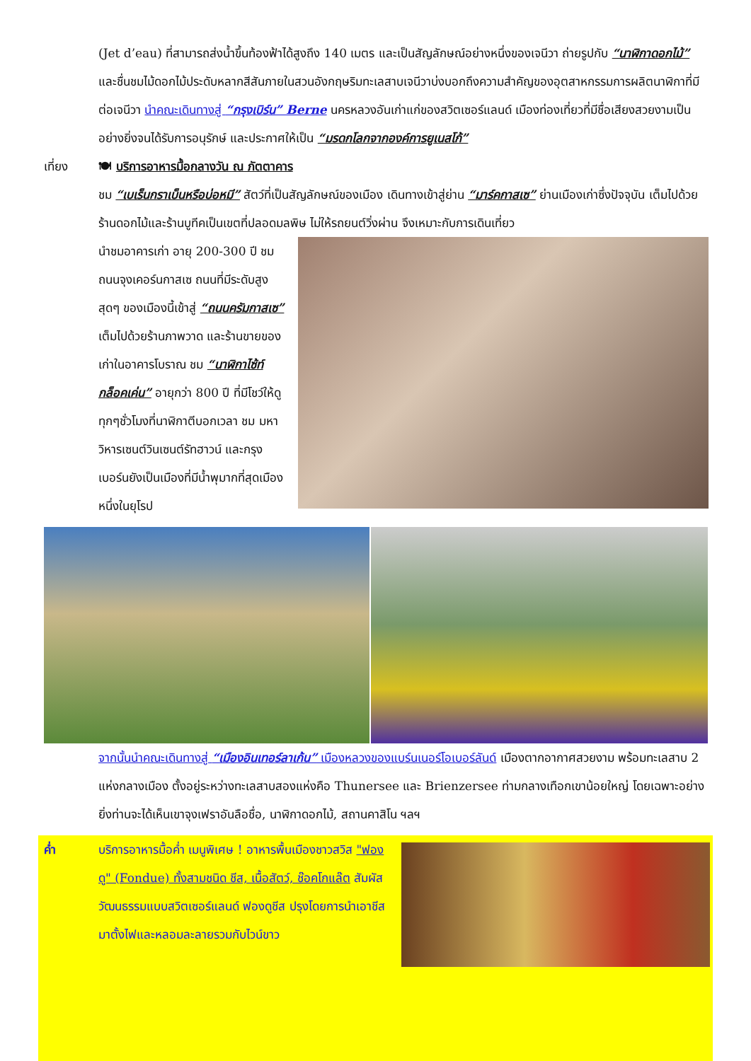(Jet d’eau) ที่สามารถส่งน้ำขึ้นท้องฟ้าได้สูงถึง 140 เมตร และเป็นสัญลักษณ์อย่างหนึ่งของเจนีวา ถ่ายรูปกับ “นาฬิกาดอกไม้” และชื่นชมไม้ดอกไม้ประดับหลากสีสันภายในสวนอังกฤษริมทะเลสาบเจนีวาบ่งบอกถึงความสำคัญของอุตสาหกรรมการผลิตนาฬิกาที่มีต่อเจนีวา นำคณะเดินทางสู่ “กรุงเบิร์น” Berne นครหลวงอันเก่าแก่ของสวิตเซอร์แลนด์ เมืองท่องเที่ยวที่มีชื่อเสียงสวยงามเป็นอย่างยิ่งจนได้รับการอนุรักษ์ และประกาศให้เป็น “มรดกโลกจากองค์การยูเนสโก้”
เที่ยง 🍽 บริการอาหารมื้อกลางวัน ณ ภัตตาคาร
ชม “เบเร็นกราเบ็นหรือบ่อหมี” สัตว์ที่เป็นสัญลักษณ์ของเมือง เดินทางเข้าสู่ย่าน “มาร์คกาสเซ” ย่านเมืองเก่าซึ่งปัจจุบัน เต็มไปด้วยร้านดอกไม้และร้านบูทีคเป็นเขตที่ปลอดมลพิษ ไม่ให้รถยนต์วิ่งผ่าน จึงเหมาะกับการเดินเที่ยว
นำชมอาคารเก่า อายุ 200-300 ปี ชม ถนนจุงเคอร์นกาสเซ ถนนที่มีระดับสูงสุดๆ ของเมืองนี้เข้าสู่ “ถนนครัมกาสเซ” เต็มไปด้วยร้านภาพวาด และร้านขายของเก่าในอาคารโบราณ ชม “นาฬิกาไซ้ท์ กล็อคเค่น” อายุกว่า 800 ปี ที่มีโชว์ให้ดูทุกๆชั่วโมงที่นาฬิกาตีบอกเวลา ชม มหาวิหารเซนต์วินเซนต์รัทฮาวน์ และกรุงเบอร์นยังเป็นเมืองที่มีน้ำพุมากที่สุดเมืองหนึ่งในยุโรป
จากนั้นนำคณะเดินทางสู่ “เมืองอินเทอร์ลาเก้น” เมืองหลวงของแบร์นเนอร์โอเบอร์ลันด์ เมืองตากอากาศสวยงาม พร้อมทะเลสาบ 2 แห่งกลางเมือง ตั้งอยู่ระหว่างทะเลสาบสองแห่งคือ Thunersee และ Brienzersee ท่ามกลางเทือกเขาน้อยใหญ่ โดยเฉพาะอย่างยิ่งท่านจะได้เห็นเขาจุงเฟราอันลือชื่อ, นาฬิกาดอกไม้, สถานคาสิโน ฯลฯ
ค่ำ บริการอาหารมื้อค่ำ เมนูพิเศษ ! อาหารพื้นเมืองชาวสวิส "ฟองดู" (Fondue) ทั้งสามชนิด ชีส, เนื้อสัตว์, ช๊อคโกแล๊ต สัมผัสวัฒนธรรมแบบสวิตเซอร์แลนด์ ฟองดูชีส ปรุงโดยการนำเอาชีส มาตั้งไฟและหลอมละลายรวมกับไวน์ขาว